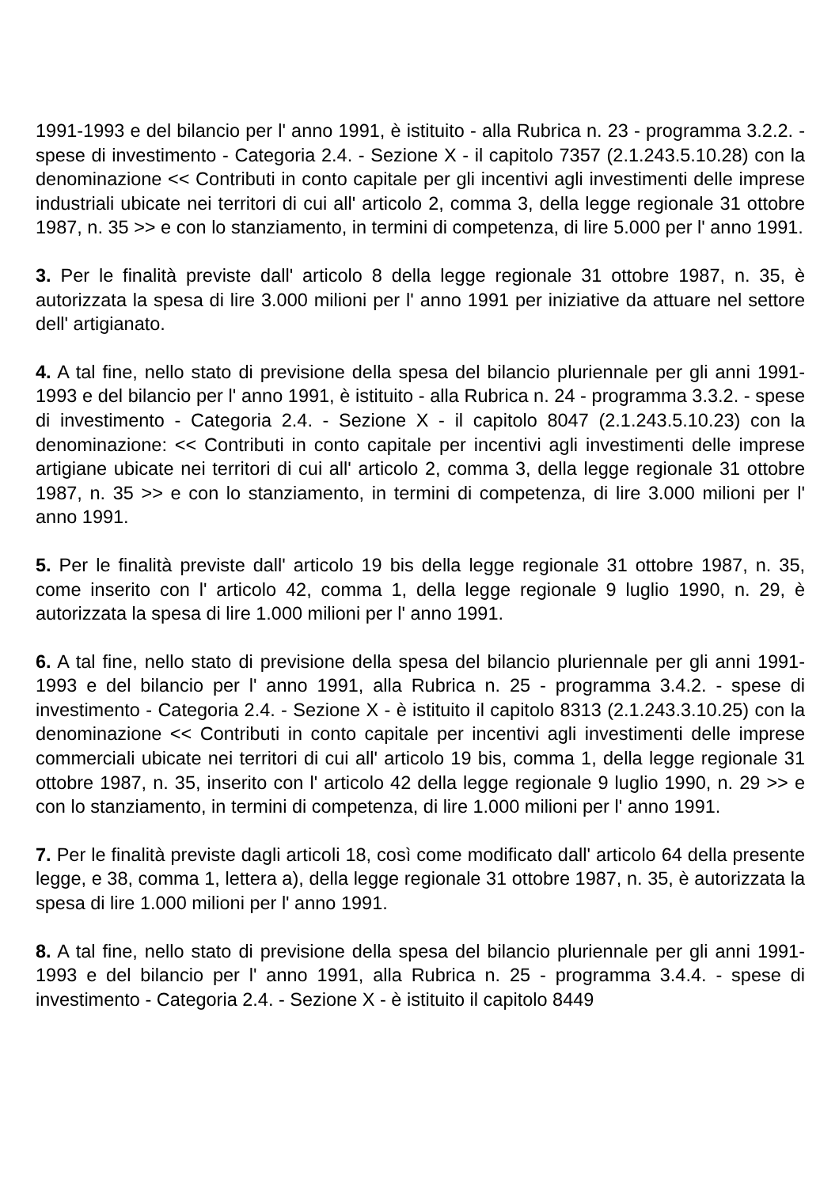1991-1993 e del bilancio per l' anno 1991, è istituito - alla Rubrica n. 23 - programma 3.2.2. - spese di investimento - Categoria 2.4. - Sezione X - il capitolo 7357 (2.1.243.5.10.28) con la denominazione << Contributi in conto capitale per gli incentivi agli investimenti delle imprese industriali ubicate nei territori di cui all' articolo 2, comma 3, della legge regionale 31 ottobre 1987, n. 35 >> e con lo stanziamento, in termini di competenza, di lire 5.000 per l' anno 1991.
3. Per le finalità previste dall' articolo 8 della legge regionale 31 ottobre 1987, n. 35, è autorizzata la spesa di lire 3.000 milioni per l' anno 1991 per iniziative da attuare nel settore dell' artigianato.
4. A tal fine, nello stato di previsione della spesa del bilancio pluriennale per gli anni 1991-1993 e del bilancio per l' anno 1991, è istituito - alla Rubrica n. 24 - programma 3.3.2. - spese di investimento - Categoria 2.4. - Sezione X - il capitolo 8047 (2.1.243.5.10.23) con la denominazione: << Contributi in conto capitale per incentivi agli investimenti delle imprese artigiane ubicate nei territori di cui all' articolo 2, comma 3, della legge regionale 31 ottobre 1987, n. 35 >> e con lo stanziamento, in termini di competenza, di lire 3.000 milioni per l' anno 1991.
5. Per le finalità previste dall' articolo 19 bis della legge regionale 31 ottobre 1987, n. 35, come inserito con l' articolo 42, comma 1, della legge regionale 9 luglio 1990, n. 29, è autorizzata la spesa di lire 1.000 milioni per l' anno 1991.
6. A tal fine, nello stato di previsione della spesa del bilancio pluriennale per gli anni 1991-1993 e del bilancio per l' anno 1991, alla Rubrica n. 25 - programma 3.4.2. - spese di investimento - Categoria 2.4. - Sezione X - è istituito il capitolo 8313 (2.1.243.3.10.25) con la denominazione << Contributi in conto capitale per incentivi agli investimenti delle imprese commerciali ubicate nei territori di cui all' articolo 19 bis, comma 1, della legge regionale 31 ottobre 1987, n. 35, inserito con l' articolo 42 della legge regionale 9 luglio 1990, n. 29 >> e con lo stanziamento, in termini di competenza, di lire 1.000 milioni per l' anno 1991.
7. Per le finalità previste dagli articoli 18, così come modificato dall' articolo 64 della presente legge, e 38, comma 1, lettera a), della legge regionale 31 ottobre 1987, n. 35, è autorizzata la spesa di lire 1.000 milioni per l' anno 1991.
8. A tal fine, nello stato di previsione della spesa del bilancio pluriennale per gli anni 1991-1993 e del bilancio per l' anno 1991, alla Rubrica n. 25 - programma 3.4.4. - spese di investimento - Categoria 2.4. - Sezione X - è istituito il capitolo 8449